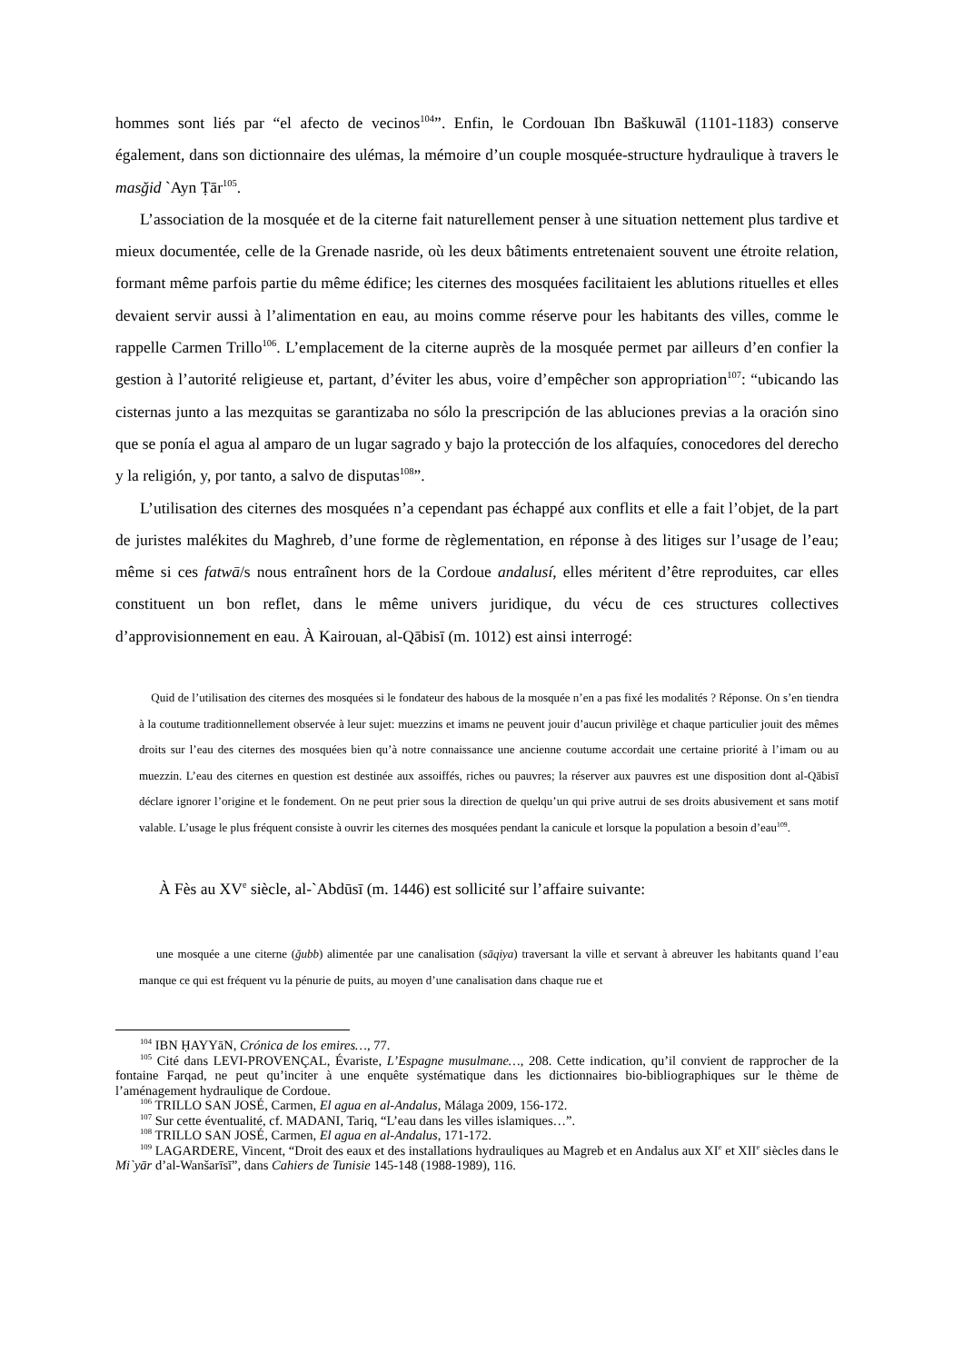hommes sont liés par “el afecto de vecinos<sup>104</sup>”. Enfin, le Cordouan Ibn Baškuwāl (1101-1183) conserve également, dans son dictionnaire des ulémas, la mémoire d’un couple mosquée-structure hydraulique à travers le masğid `Ayn Ṭār<sup>105</sup>.
L’association de la mosquée et de la citerne fait naturellement penser à une situation nettement plus tardive et mieux documentée, celle de la Grenade nasride, où les deux bâtiments entretenaient souvent une étroite relation, formant même parfois partie du même édifice; les citernes des mosquées facilitaient les ablutions rituelles et elles devaient servir aussi à l’alimentation en eau, au moins comme réserve pour les habitants des villes, comme le rappelle Carmen Trillo<sup>106</sup>. L’emplacement de la citerne auprès de la mosquée permet par ailleurs d’en confier la gestion à l’autorité religieuse et, partant, d’éviter les abus, voire d’empêcher son appropriation<sup>107</sup>: “ubicando las cisternas junto a las mezquitas se garantizaba no sólo la prescripción de las abluciones previas a la oración sino que se ponía el agua al amparo de un lugar sagrado y bajo la protección de los alfaquíes, conocedores del derecho y la religión, y, por tanto, a salvo de disputas<sup>108</sup>”.
L’utilisation des citernes des mosquées n’a cependant pas échappé aux conflits et elle a fait l’objet, de la part de juristes malékites du Maghreb, d’une forme de règlementation, en réponse à des litiges sur l’usage de l’eau; même si ces fatwā/s nous entraînent hors de la Cordoue andalusí, elles méritent d’être reproduites, car elles constituent un bon reflet, dans le même univers juridique, du vécu de ces structures collectives d’approvisionnement en eau. À Kairouan, al-Qābisī (m. 1012) est ainsi interrogé:
Quid de l’utilisation des citernes des mosquées si le fondateur des habous de la mosquée n’en a pas fixé les modalités ? Réponse. On s’en tiendra à la coutume traditionnellement observée à leur sujet: muezzins et imams ne peuvent jouir d’aucun privilège et chaque particulier jouit des mêmes droits sur l’eau des citernes des mosquées bien qu’à notre connaissance une ancienne coutume accordait une certaine priorité à l’imam ou au muezzin. L’eau des citernes en question est destinée aux assoiffés, riches ou pauvres; la réserver aux pauvres est une disposition dont al-Qābisī déclare ignorer l’origine et le fondement. On ne peut prier sous la direction de quelqu’un qui prive autrui de ses droits abusivement et sans motif valable. L’usage le plus fréquent consiste à ouvrir les citernes des mosquées pendant la canicule et lorsque la population a besoin d’eau<sup>109</sup>.
À Fès au XV<sup>e</sup> siècle, al-`Abdūsī (m. 1446) est sollicité sur l’affaire suivante:
une mosquée a une citerne (ğubb) alimentée par une canalisation (sāqiya) traversant la ville et servant à abreuver les habitants quand l’eau manque ce qui est fréquent vu la pénurie de puits, au moyen d’une canalisation dans chaque rue et
<sup>104</sup> IBN ḤAYYāN, Crónica de los emires…, 77.
<sup>105</sup> Cité dans LEVI-PROVENÇAL, Évariste, L’Espagne musulmane…, 208. Cette indication, qu’il convient de rapprocher de la fontaine Farqad, ne peut qu’inciter à une enquête systématique dans les dictionnaires bio-bibliographiques sur le thème de l’aménagement hydraulique de Cordoue.
<sup>106</sup> TRILLO SAN JOSÉ, Carmen, El agua en al-Andalus, Málaga 2009, 156-172.
<sup>107</sup> Sur cette éventualité, cf. MADANI, Tariq, “L’eau dans les villes islamiques…”.
<sup>108</sup> TRILLO SAN JOSÉ, Carmen, El agua en al-Andalus, 171-172.
<sup>109</sup> LAGARDERE, Vincent, “Droit des eaux et des installations hydrauliques au Magreb et en Andalus aux XI<sup>e</sup> et XII<sup>e</sup> siècles dans le Mi`yār d’al-Wanšarīsī”, dans Cahiers de Tunisie 145-148 (1988-1989), 116.